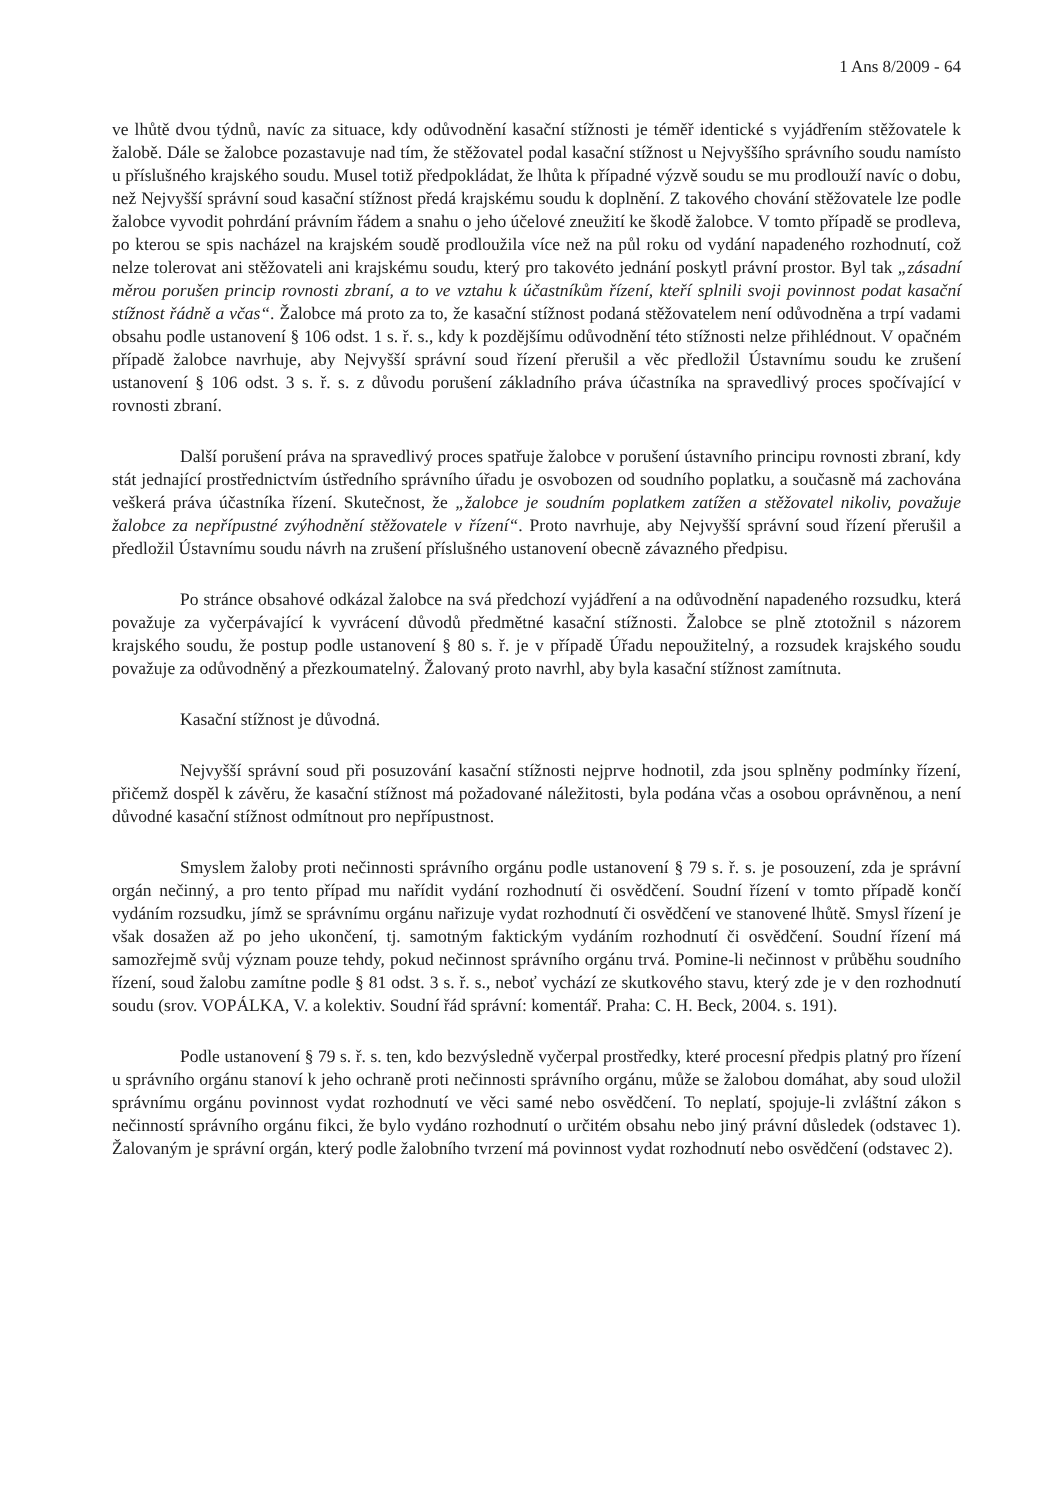1 Ans 8/2009 - 64
ve lhůtě dvou týdnů, navíc za situace, kdy odůvodnění kasační stížnosti je téměř identické s vyjádřením stěžovatele k žalobě. Dále se žalobce pozastavuje nad tím, že stěžovatel podal kasační stížnost u Nejvyššího správního soudu namísto u příslušného krajského soudu. Musel totiž předpokládat, že lhůta k případné výzvě soudu se mu prodlouží navíc o dobu, než Nejvyšší správní soud kasační stížnost předá krajskému soudu k doplnění. Z takového chování stěžovatele lze podle žalobce vyvodit pohrdání právním řádem a snahu o jeho účelové zneužití ke škodě žalobce. V tomto případě se prodleva, po kterou se spis nacházel na krajském soudě prodloužila více než na půl roku od vydání napadeného rozhodnutí, což nelze tolerovat ani stěžovateli ani krajskému soudu, který pro takovéto jednání poskytl právní prostor. Byl tak „zásadní měrou porušen princip rovnosti zbraní, a to ve vztahu k účastníkům řízení, kteří splnili svoji povinnost podat kasační stížnost řádně a včas“. Žalobce má proto za to, že kasační stížnost podaná stěžovatelem není odůvodněna a trpí vadami obsahu podle ustanovení § 106 odst. 1 s. ř. s., kdy k pozdějšímu odůvodnění této stížnosti nelze přihlédnout. V opačném případě žalobce navrhuje, aby Nejvyšší správní soud řízení přerušil a věc předložil Ústavnímu soudu ke zrušení ustanovení § 106 odst. 3 s. ř. s. z důvodu porušení základního práva účastníka na spravedlivý proces spočívající v rovnosti zbraní.
Další porušení práva na spravedlivý proces spatřuje žalobce v porušení ústavního principu rovnosti zbraní, kdy stát jednající prostřednictvím ústředního správního úřadu je osvobozen od soudního poplatku, a současně má zachována veškerá práva účastníka řízení. Skutečnost, že „žalobce je soudním poplatkem zatížen a stěžovatel nikoliv, považuje žalobce za nepřípustné zvýhodnění stěžovatele v řízení“. Proto navrhuje, aby Nejvyšší správní soud řízení přerušil a předložil Ústavnímu soudu návrh na zrušení příslušného ustanovení obecně závazného předpisu.
Po stránce obsahové odkázal žalobce na svá předchozí vyjádření a na odůvodnění napadeného rozsudku, která považuje za vyčerpávající k vyvrácení důvodů předmětné kasační stížnosti. Žalobce se plně ztotožnil s názorem krajského soudu, že postup podle ustanovení § 80 s. ř. je v případě Úřadu nepoužitelný, a rozsudek krajského soudu považuje za odůvodněný a přezkoumatelný. Žalovaný proto navrhl, aby byla kasační stížnost zamítnuta.
Kasační stížnost je důvodná.
Nejvyšší správní soud při posuzování kasační stížnosti nejprve hodnotil, zda jsou splněny podmínky řízení, přičemž dospěl k závěru, že kasační stížnost má požadované náležitosti, byla podána včas a osobou oprávněnou, a není důvodné kasační stížnost odmítnout pro nepřípustnost.
Smyslem žaloby proti nečinnosti správního orgánu podle ustanovení § 79 s. ř. s. je posouzení, zda je správní orgán nečinný, a pro tento případ mu nařídit vydání rozhodnutí či osvědčení. Soudní řízení v tomto případě končí vydáním rozsudku, jímž se správnímu orgánu nařizuje vydat rozhodnutí či osvědčení ve stanovené lhůtě. Smysl řízení je však dosažen až po jeho ukončení, tj. samotným faktickým vydáním rozhodnutí či osvědčení. Soudní řízení má samozřejmě svůj význam pouze tehdy, pokud nečinnost správního orgánu trvá. Pomine-li nečinnost v průběhu soudního řízení, soud žalobu zamítne podle § 81 odst. 3 s. ř. s., neboť vychází ze skutkového stavu, který zde je v den rozhodnutí soudu (srov. VOPÁLKA, V. a kolektiv. Soudní řád správní: komentář. Praha: C. H. Beck, 2004. s. 191).
Podle ustanovení § 79 s. ř. s. ten, kdo bezvýsledně vyčerpal prostředky, které procesní předpis platný pro řízení u správního orgánu stanoví k jeho ochraně proti nečinnosti správního orgánu, může se žalobou domáhat, aby soud uložil správnímu orgánu povinnost vydat rozhodnutí ve věci samé nebo osvědčení. To neplatí, spojuje-li zvláštní zákon s nečinností správního orgánu fikci, že bylo vydáno rozhodnutí o určitém obsahu nebo jiný právní důsledek (odstavec 1). Žalovaným je správní orgán, který podle žalobního tvrzení má povinnost vydat rozhodnutí nebo osvědčení (odstavec 2).